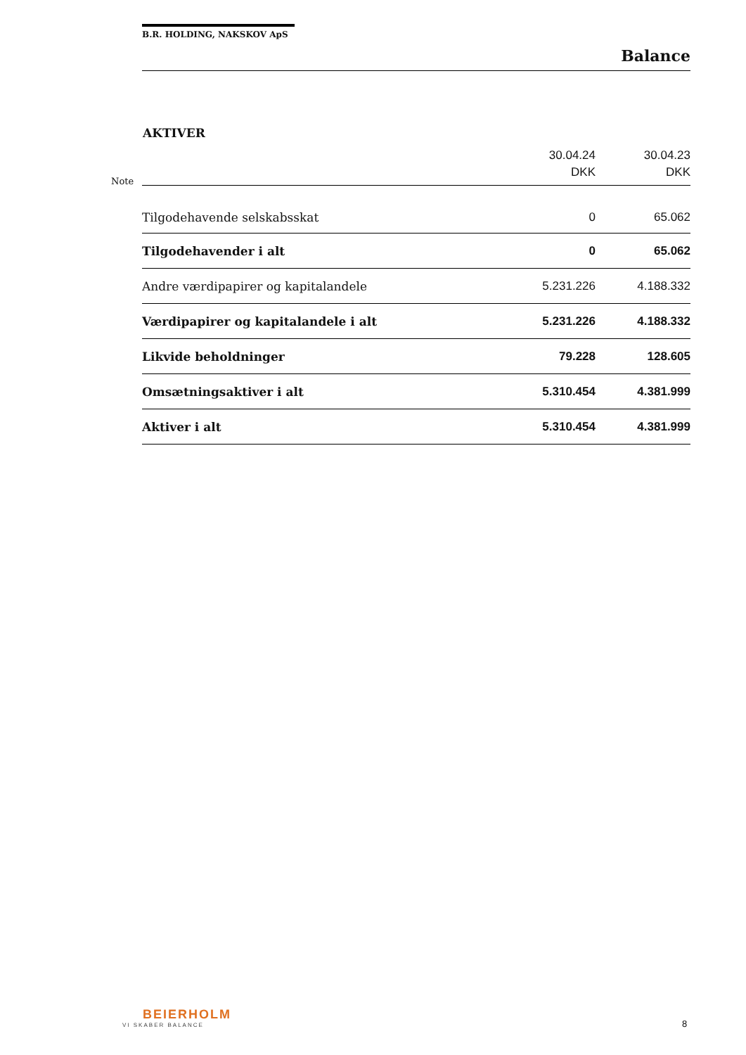Note
B.R. HOLDING, NAKSKOV ApS
Balance
AKTIVER
| | 30.04.24 DKK | 30.04.23 DKK |
| --- | --- | --- |
| Tilgodehavende selskabsskat | 0 | 65.062 |
| Tilgodehavender i alt | 0 | 65.062 |
| Andre værdipapirer og kapitalandele | 5.231.226 | 4.188.332 |
| Værdipapirer og kapitalandele i alt | 5.231.226 | 4.188.332 |
| Likvide beholdninger | 79.228 | 128.605 |
| Omsætningsaktiver i alt | 5.310.454 | 4.381.999 |
| Aktiver i alt | 5.310.454 | 4.381.999 |
BEIERHOLM
VI SKABER BALANCE
8